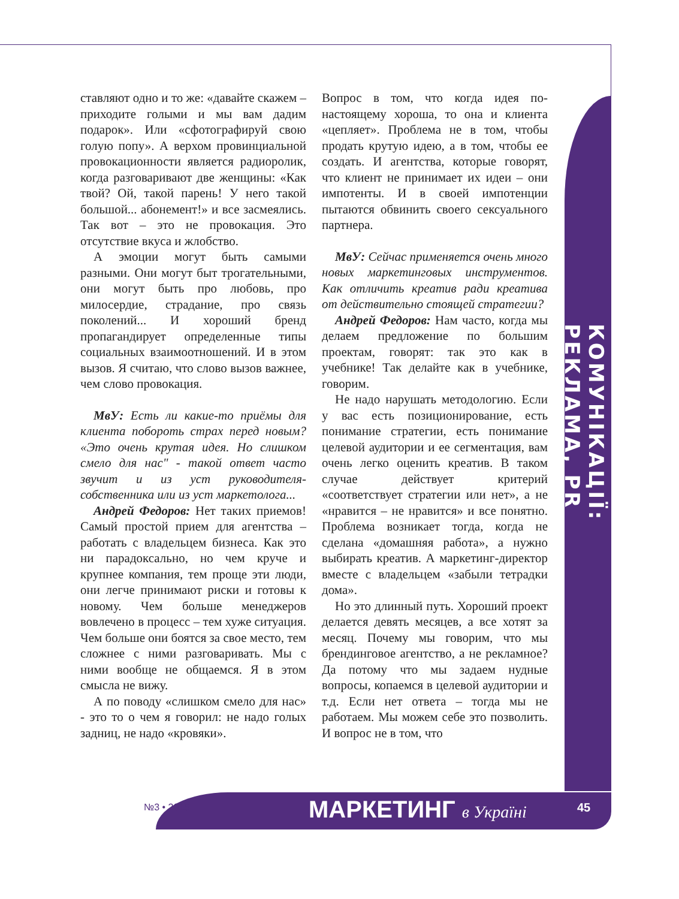ставляют одно и то же: «давайте скажем – приходите голыми и мы вам дадим подарок». Или «сфотографируй свою голую попу». А верхом провинциальной провокационности является радиоролик, когда разговаривают две женщины: «Как твой? Ой, такой парень! У него такой большой... абонемент!» и все засмеялись. Так вот – это не провокация. Это отсутствие вкуса и жлобство.
А эмоции могут быть самыми разными. Они могут быт трогательными, они могут быть про любовь, про милосердие, страдание, про связь поколений... И хороший бренд пропагандирует определенные типы социальных взаимоотношений. И в этом вызов. Я считаю, что слово вызов важнее, чем слово провокация.
МвУ: Есть ли какие-то приёмы для клиента побороть страх перед новым? «Это очень крутая идея. Но слишком смело для нас" - такой ответ часто звучит и из уст руководителя-собственника или из уст маркетолога...
Андрей Федоров: Нет таких приемов! Самый простой прием для агентства – работать с владельцем бизнеса. Как это ни парадоксально, но чем круче и крупнее компания, тем проще эти люди, они легче принимают риски и готовы к новому. Чем больше менеджеров вовлечено в процесс – тем хуже ситуация. Чем больше они боятся за свое место, тем сложнее с ними разговаривать. Мы с ними вообще не общаемся. Я в этом смысла не вижу.
А по поводу «слишком смело для нас» - это то о чем я говорил: не надо голых задниц, не надо «кровяки».
Вопрос в том, что когда идея по-настоящему хороша, то она и клиента «цепляет». Проблема не в том, чтобы продать крутую идею, а в том, чтобы ее создать. И агентства, которые говорят, что клиент не принимает их идеи – они импотенты. И в своей импотенции пытаются обвинить своего сексуального партнера.
МвУ: Сейчас применяется очень много новых маркетинговых инструментов. Как отличить креатив ради креатива от действительно стоящей стратегии?
Андрей Федоров: Нам часто, когда мы делаем предложение по большим проектам, говорят: так это как в учебнике! Так делайте как в учебнике, говорим.
Не надо нарушать методологию. Если у вас есть позиционирование, есть понимание стратегии, есть понимание целевой аудитории и ее сегментация, вам очень легко оценить креатив. В таком случае действует критерий «соответствует стратегии или нет», а не «нравится – не нравится» и все понятно. Проблема возникает тогда, когда не сделана «домашняя работа», а нужно выбирать креатив. А маркетинг-директор вместе с владельцем «забыли тетрадки дома».
Но это длинный путь. Хороший проект делается девять месяцев, а все хотят за месяц. Почему мы говорим, что мы брендинговое агентство, а не рекламное? Да потому что мы задаем нудные вопросы, копаемся в целевой аудитории и т.д. Если нет ответа – тогда мы не работаем. Мы можем себе это позволить. И вопрос не в том, что
КОМУНІКАЦІЇ: РЕКЛАМА, PR
№3 • 2015 МАРКЕТИНГ в Україні 45